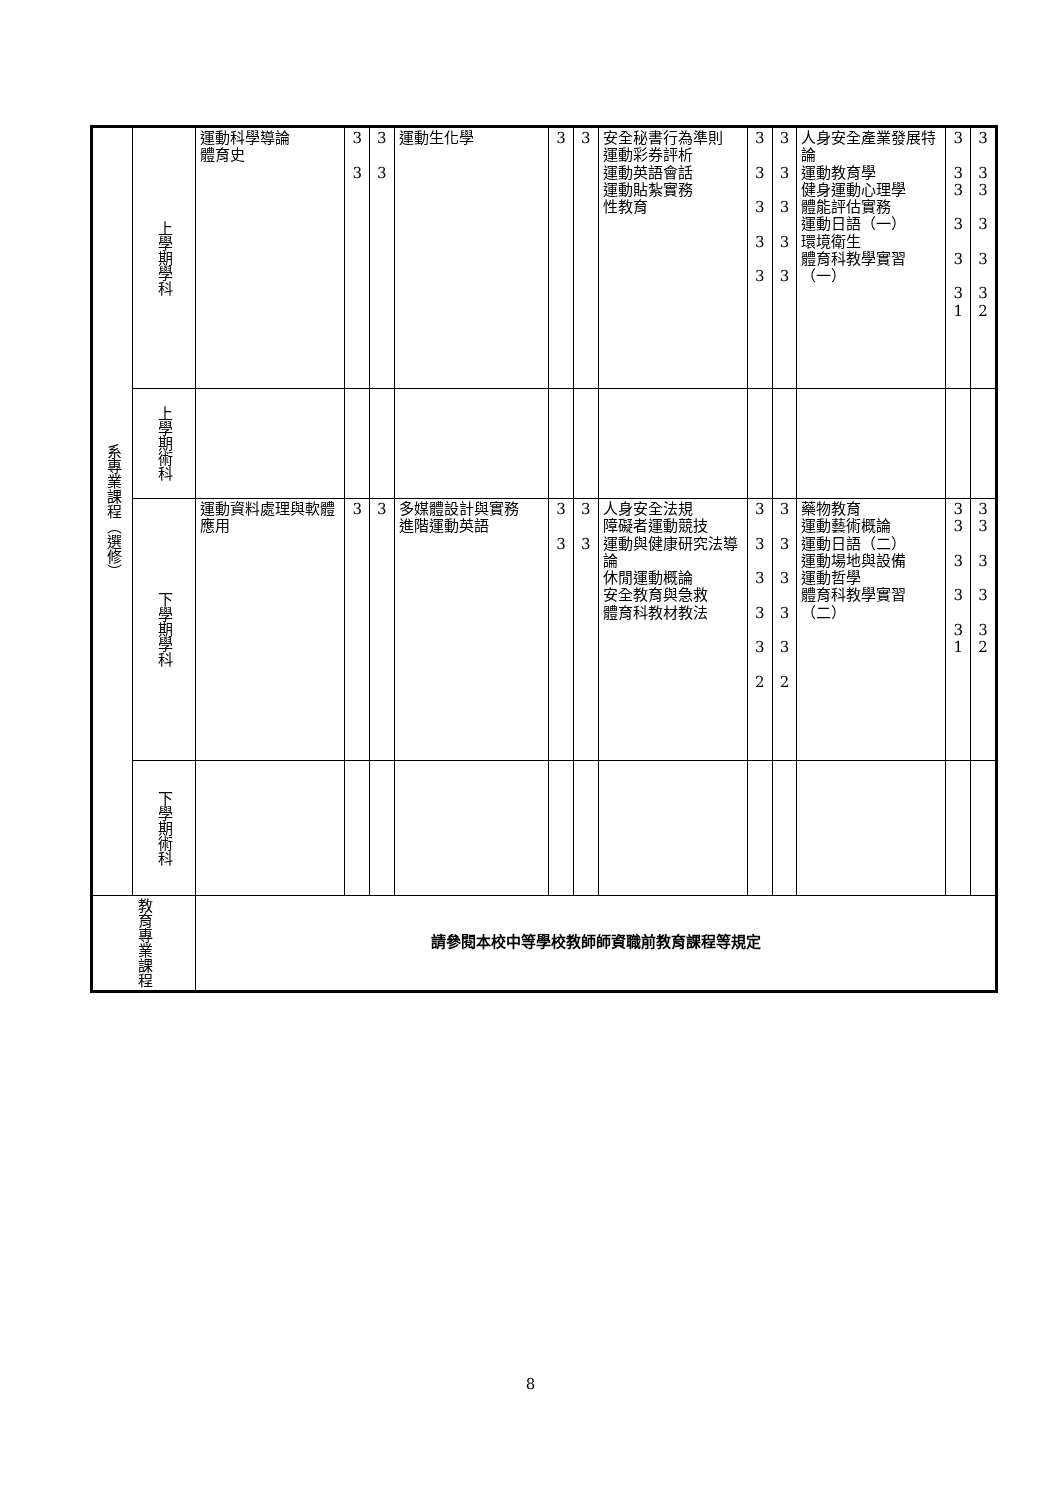| 系專業課程（選修） | 上學期學科 | 運動科學導論 體育史 | 3 3 | 3 3 | 運動生化學 | 3 | 3 | 安全秘書行為準則 運動彩券評析 運動英語會話 運動貼紮實務 性教育 | 3 3 3 3 3 | 3 3 3 3 3 | 人身安全產業發展特論 運動教育學 健身運動心理學 體能評估實務 運動日語（一） 環境衛生 體育科教學實習（一） | 3 3 3 3 3 3 1 | 3 3 3 3 3 3 2 |
| | 上學期術科 | | | | | | | | | | | | |
| | 下學期學科 | 運動資料處理與軟體應用 | 3 | 3 | 多媒體設計與實務 進階運動英語 | 3 3 | 3 3 | 人身安全法規 障礙者運動競技 運動與健康研究法導論 休閒運動概論 安全教育與急救 體育科教材教法 | 3 3 3 3 3 2 | 3 3 3 3 3 2 | 藥物教育 運動藝術概論 運動日語（二） 運動場地與設備 運動哲學 體育科教學實習（二） | 3 3 3 3 3 1 | 3 3 3 3 3 2 |
| | 下學期術科 | | | | | | | | | | | | |
| 教育專業課程 | | 請參閱本校中等學校教師師資職前教育課程等規定 | | | | | | | | | | | |
8